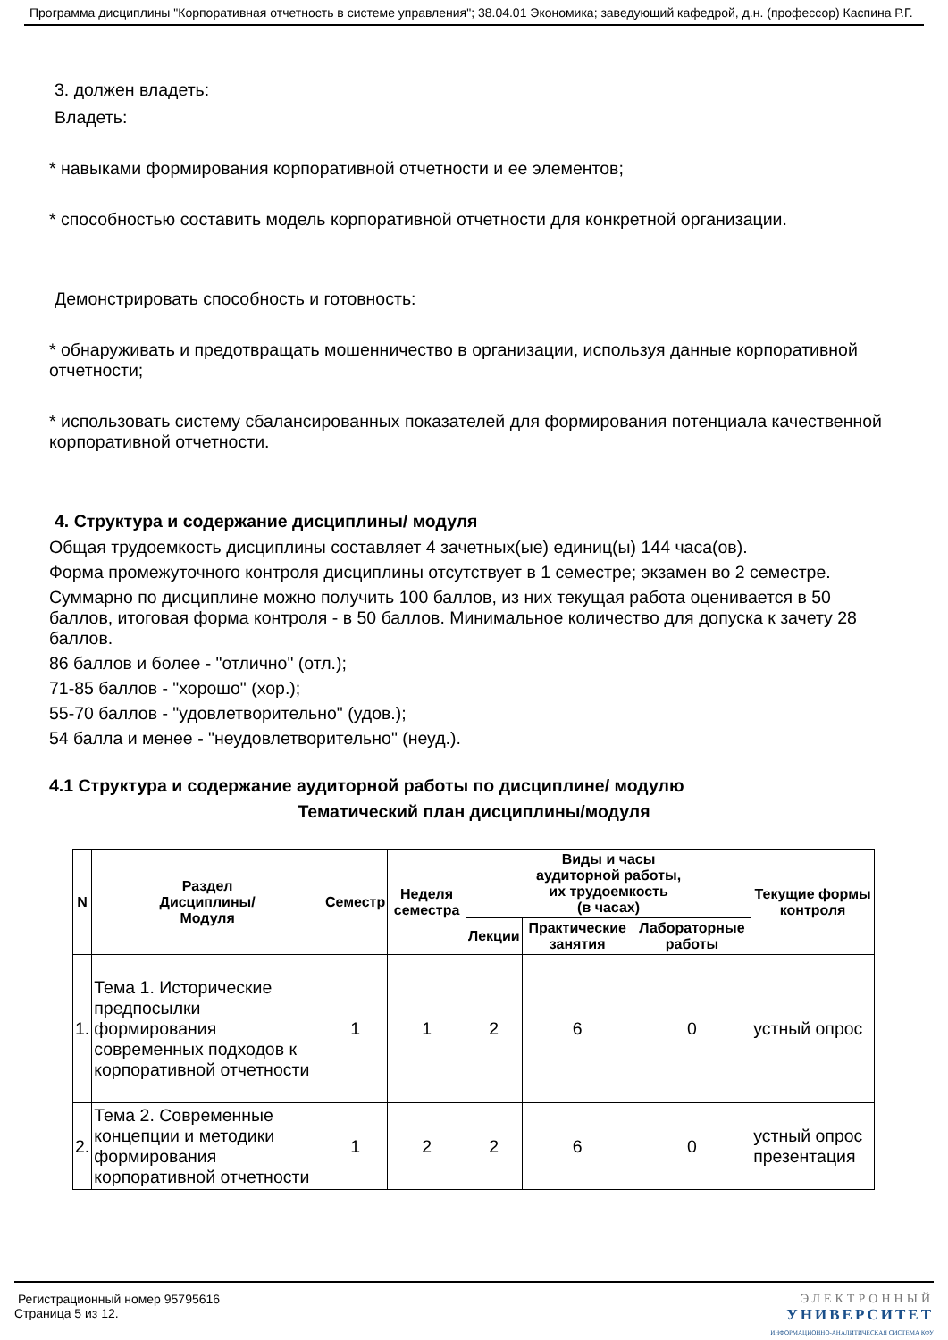Программа дисциплины "Корпоративная отчетность в системе управления"; 38.04.01 Экономика; заведующий кафедрой, д.н. (профессор) Каспина Р.Г.
3. должен владеть:
Владеть:
* навыками формирования корпоративной отчетности и ее элементов;
* способностью составить модель корпоративной отчетности для конкретной организации.
Демонстрировать способность и готовность:
* обнаруживать и предотвращать мошенничество в организации, используя данные корпоративной отчетности;
* использовать систему сбалансированных показателей для формирования потенциала качественной корпоративной отчетности.
4. Структура и содержание дисциплины/ модуля
Общая трудоемкость дисциплины составляет 4 зачетных(ые) единиц(ы) 144 часа(ов).
Форма промежуточного контроля дисциплины отсутствует в 1 семестре; экзамен во 2 семестре.
Суммарно по дисциплине можно получить 100 баллов, из них текущая работа оценивается в 50 баллов, итоговая форма контроля - в 50 баллов. Минимальное количество для допуска к зачету 28 баллов.
86 баллов и более - "отлично" (отл.);
71-85 баллов - "хорошо" (хор.);
55-70 баллов - "удовлетворительно" (удов.);
54 балла и менее - "неудовлетворительно" (неуд.).
4.1 Структура и содержание аудиторной работы по дисциплине/ модулю
Тематический план дисциплины/модуля
| N | Раздел Дисциплины/ Модуля | Семестр | Неделя семестра | Виды и часы аудиторной работы, их трудоемкость (в часах) | | | Текущие формы контроля |
| --- | --- | --- | --- | --- | --- | --- | --- |
| | | | | Лекции | Практические занятия | Лабораторные работы | |
| 1. | Тема 1. Исторические предпосылки формирования современных подходов к корпоративной отчетности | 1 | 1 | 2 | 6 | 0 | устный опрос |
| 2. | Тема 2. Современные концепции и методики формирования корпоративной отчетности | 1 | 2 | 2 | 6 | 0 | устный опрос презентация |
Регистрационный номер 95795616
Страница 5 из 12.
ЭЛЕКТРОННЫЙ
УНИВЕРСИТЕТ
ИНФОРМАЦИОННО-АНАЛИТИЧЕСКАЯ СИСТЕМА КФУ